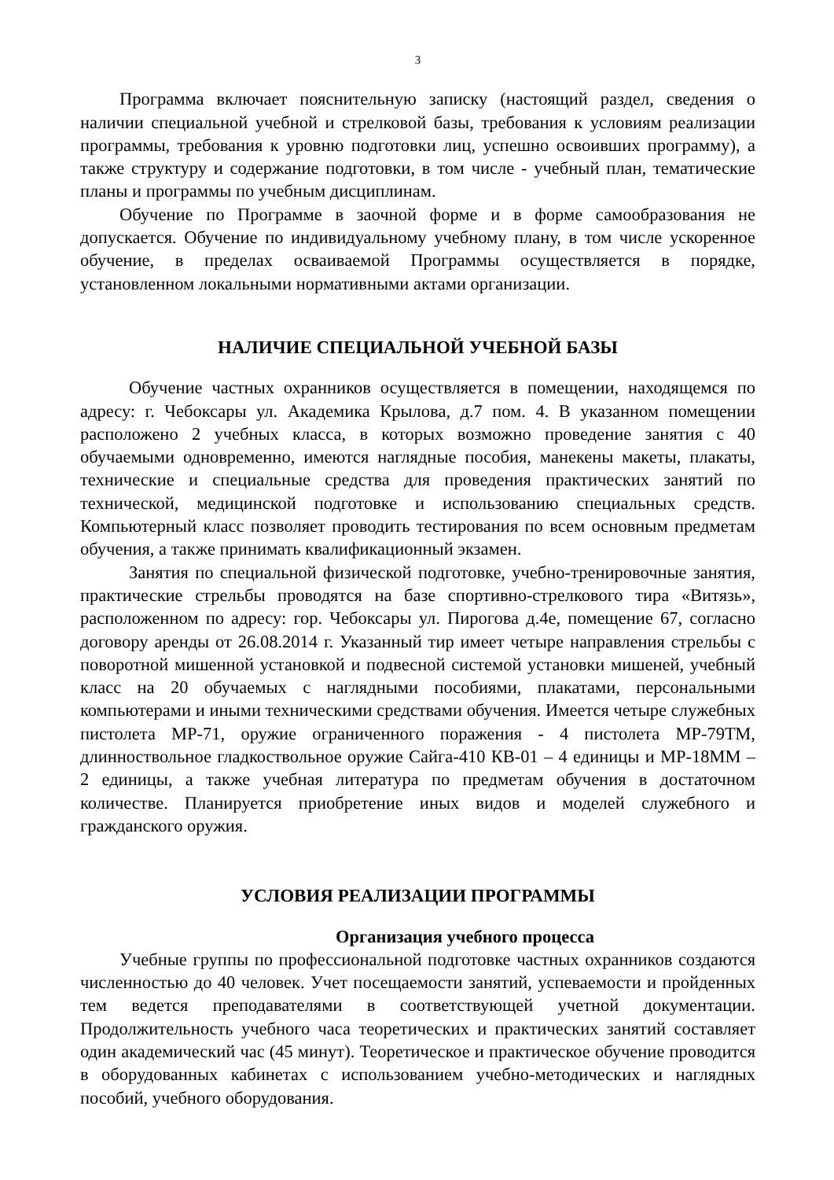3
Программа включает пояснительную записку (настоящий раздел, сведения о наличии специальной учебной и стрелковой базы, требования к условиям реализации программы, требования к уровню подготовки лиц, успешно освоивших программу), а также структуру и содержание подготовки, в том числе - учебный план, тематические планы и программы по учебным дисциплинам.
Обучение по Программе в заочной форме и в форме самообразования не допускается. Обучение по индивидуальному учебному плану, в том числе ускоренное обучение, в пределах осваиваемой Программы осуществляется в порядке, установленном локальными нормативными актами организации.
НАЛИЧИЕ СПЕЦИАЛЬНОЙ УЧЕБНОЙ БАЗЫ
Обучение частных охранников осуществляется в помещении, находящемся по адресу: г. Чебоксары ул. Академика Крылова, д.7 пом. 4. В указанном помещении расположено 2 учебных класса, в которых возможно проведение занятия с 40 обучаемыми одновременно, имеются наглядные пособия, манекены макеты, плакаты, технические и специальные средства для проведения практических занятий по технической, медицинской подготовке и использованию специальных средств. Компьютерный класс позволяет проводить тестирования по всем основным предметам обучения, а также принимать квалификационный экзамен.
Занятия по специальной физической подготовке, учебно-тренировочные занятия, практические стрельбы проводятся на базе спортивно-стрелкового тира «Витязь», расположенном по адресу: гор. Чебоксары ул. Пирогова д.4е, помещение 67, согласно договору аренды от 26.08.2014 г. Указанный тир имеет четыре направления стрельбы с поворотной мишенной установкой и подвесной системой установки мишеней, учебный класс на 20 обучаемых с наглядными пособиями, плакатами, персональными компьютерами и иными техническими средствами обучения. Имеется четыре служебных пистолета МР-71, оружие ограниченного поражения - 4 пистолета МР-79ТМ, длинноствольное гладкоствольное оружие Сайга-410 КВ-01 – 4 единицы и МР-18ММ – 2 единицы, а также учебная литература по предметам обучения в достаточном количестве. Планируется приобретение иных видов и моделей служебного и гражданского оружия.
УСЛОВИЯ РЕАЛИЗАЦИИ ПРОГРАММЫ
Организация учебного процесса
Учебные группы по профессиональной подготовке частных охранников создаются численностью до 40 человек. Учет посещаемости занятий, успеваемости и пройденных тем ведется преподавателями в соответствующей учетной документации. Продолжительность учебного часа теоретических и практических занятий составляет один академический час (45 минут). Теоретическое и практическое обучение проводится в оборудованных кабинетах с использованием учебно-методических и наглядных пособий, учебного оборудования.